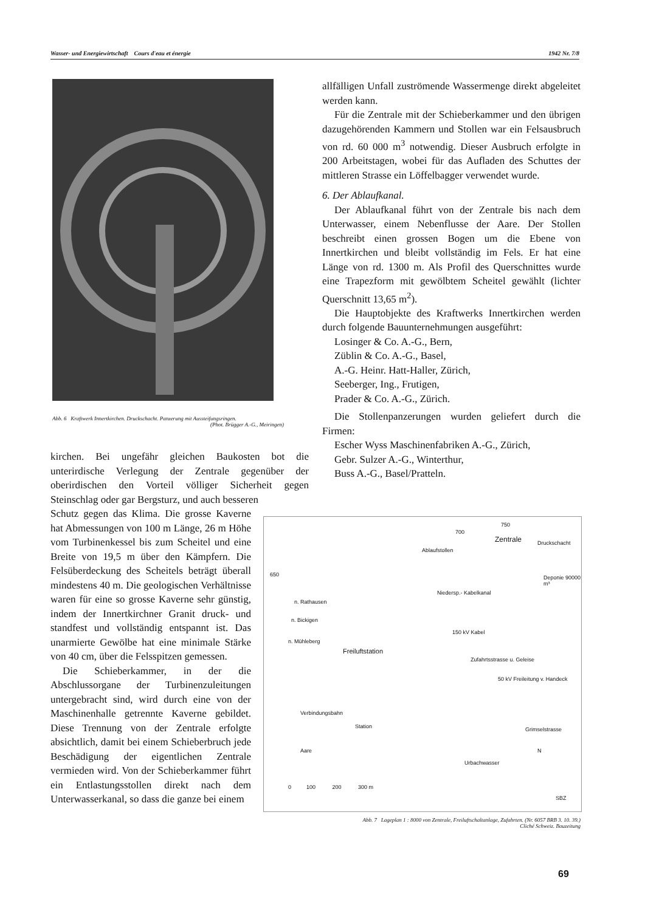Wasser- und Energiewirtschaft Cours d'eau et énergie 1942 Nr. 7/8
Abb. 6 Kraftwerk Innertkirchen. Druckschacht. Panzerung mit Aussteifungsringen.
(Phot. Brügger A.-G., Meiringen)
allfälligen Unfall zuströmende Wassermenge direkt abgeleitet werden kann.
Für die Zentrale mit der Schieberkammer und den übrigen dazugehörenden Kammern und Stollen war ein Felsausbruch von rd. 60 000 m<sup>3</sup> notwendig. Dieser Ausbruch erfolgte in 200 Arbeitstagen, wobei für das Aufladen des Schuttes der mittleren Strasse ein Löffelbagger verwendet wurde.
6. Der Ablaufkanal.
Der Ablaufkanal führt von der Zentrale bis nach dem Unterwasser, einem Nebenflusse der Aare. Der Stollen beschreibt einen grossen Bogen um die Ebene von Innertkirchen und bleibt vollständig im Fels. Er hat eine Länge von rd. 1300 m. Als Profil des Querschnittes wurde eine Trapezform mit gewölbtem Scheitel gewählt (lichter Querschnitt 13,65 m<sup>2</sup>).
Die Hauptobjekte des Kraftwerks Innertkirchen werden durch folgende Bauunternehmungen ausgeführt:
Losinger & Co. A.-G., Bern,
Züblin & Co. A.-G., Basel,
A.-G. Heinr. Hatt-Haller, Zürich,
Seeberger, Ing., Frutigen,
Prader & Co. A.-G., Zürich.
Die Stollenpanzerungen wurden geliefert durch die Firmen:
Escher Wyss Maschinenfabriken A.-G., Zürich,
Gebr. Sulzer A.-G., Winterthur,
Buss A.-G., Basel/Pratteln.
kirchen. Bei ungefähr gleichen Baukosten bot die unterirdische Verlegung der Zentrale gegenüber der oberirdischen den Vorteil völliger Sicherheit gegen Steinschlag oder gar Bergsturz, und auch besseren
Schutz gegen das Klima. Die grosse Kaverne hat Abmessungen von 100 m Länge, 26 m Höhe vom Turbinenkessel bis zum Scheitel und eine Breite von 19,5 m über den Kämpfern. Die Felsüberdeckung des Scheitels beträgt überall mindestens 40 m. Die geologischen Verhältnisse waren für eine so grosse Kaverne sehr günstig, indem der Innertkirchner Granit druck- und standfest und vollständig entspannt ist. Das unarmierte Gewölbe hat eine minimale Stärke von 40 cm, über die Felsspitzen gemessen.
Die Schieberkammer, in der die Abschlussorgane der Turbinenzuleitungen untergebracht sind, wird durch eine von der Maschinenhalle getrennte Kaverne gebildet. Diese Trennung von der Zentrale erfolgte absichtlich, damit bei einem Schieberbruch jede Beschädigung der eigentlichen Zentrale vermieden wird. Von der Schieberkammer führt ein Entlastungsstollen direkt nach dem Unterwasserkanal, so dass die ganze bei einem
Zentrale Druckschacht
Ablaufstollen
Deponie 90000 m³
Niedersp.- Kabelkanal
n. Rathausen
n. Bickigen
n. Mühleberg
Freiluftstation
150 kV Kabel
Zufahrtsstrasse u. Geleise
50 kV Freileitung v. Handeck
Verbindungsbahn
Station Grimselstrasse
Aare
Urbachwasser
N
0 100 200 300 m
SBZ
700
750
650
Abb. 7 Lageplan 1 : 8000 von Zentrale, Freiluftschaltanlage, Zufahrten. (Nr. 6057 BRB 3. 10. 39.)
Cliché Schweiz. Bauzeitung
69